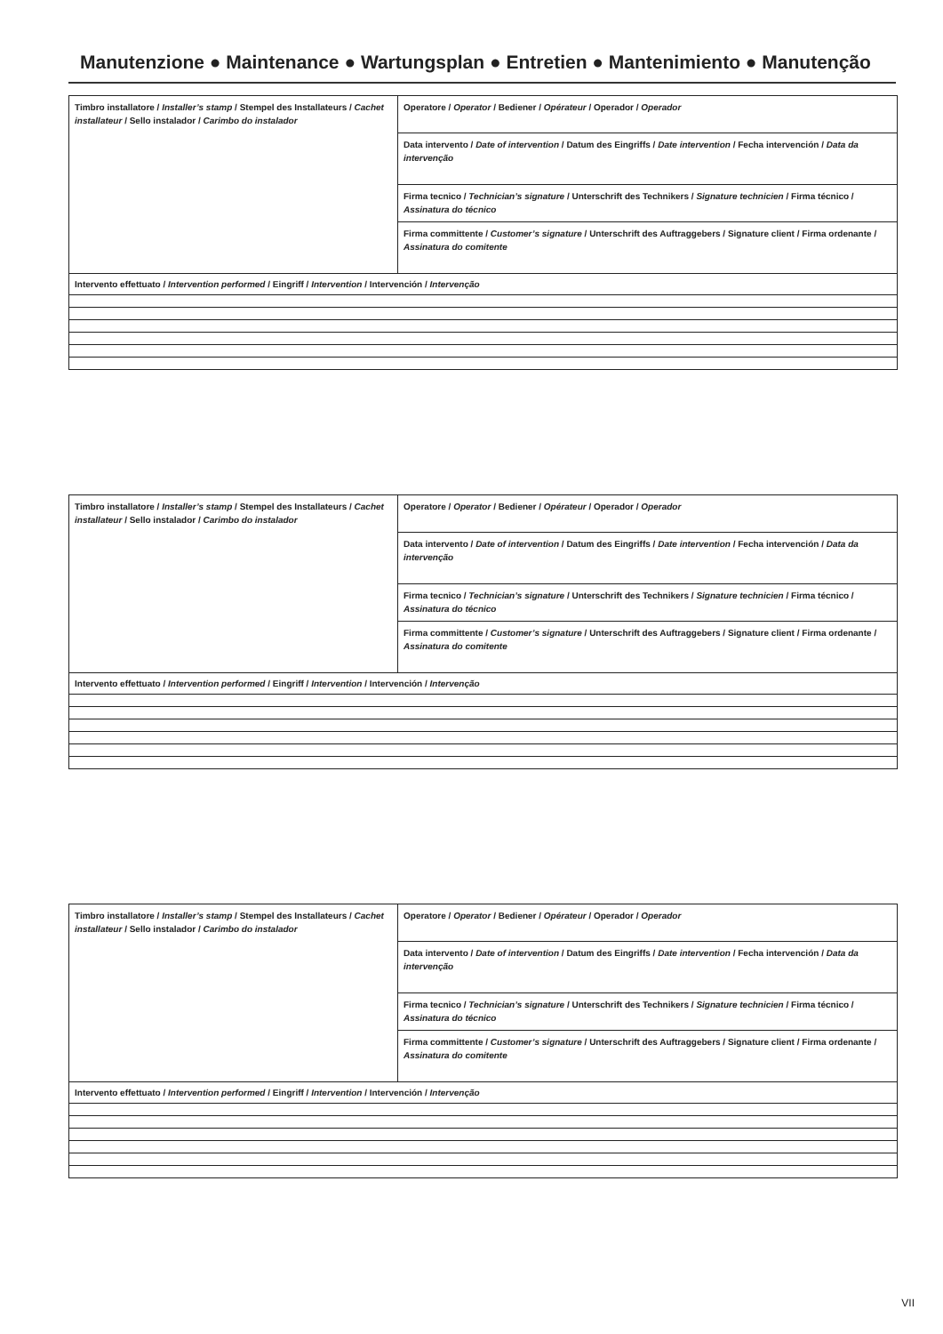Manutenzione ● Maintenance ● Wartungsplan ● Entretien ● Mantenimiento ● Manutenção
| Timbro installatore / Installer’s stamp / Stempel des Installateurs / Cachet installateur / Sello instalador / Carimbo do instalador | Operatore / Operator / Bediener / Opérateur / Operador / Operador |
| | Data intervento / Date of intervention / Datum des Eingriffs / Date intervention / Fecha intervención / Data da intervenção |
| | Firma tecnico / Technician’s signature / Unterschrift des Technikers / Signature technicien / Firma técnico / Assinatura do técnico |
| | Firma committente / Customer’s signature / Unterschrift des Auftraggebers / Signature client / Firma ordenante / Assinatura do comitente |
| Intervento effettuato / Intervention performed / Eingriff / Intervention / Intervención / Intervenção | |
| Timbro installatore / Installer’s stamp / Stempel des Installateurs / Cachet installateur / Sello instalador / Carimbo do instalador | Operatore / Operator / Bediener / Opérateur / Operador / Operador |
| | Data intervento / Date of intervention / Datum des Eingriffs / Date intervention / Fecha intervención / Data da intervenção |
| | Firma tecnico / Technician’s signature / Unterschrift des Technikers / Signature technicien / Firma técnico / Assinatura do técnico |
| | Firma committente / Customer’s signature / Unterschrift des Auftraggebers / Signature client / Firma ordenante / Assinatura do comitente |
| Intervento effettuato / Intervention performed / Eingriff / Intervention / Intervención / Intervenção | |
| Timbro installatore / Installer’s stamp / Stempel des Installateurs / Cachet installateur / Sello instalador / Carimbo do instalador | Operatore / Operator / Bediener / Opérateur / Operador / Operador |
| | Data intervento / Date of intervention / Datum des Eingriffs / Date intervention / Fecha intervención / Data da intervenção |
| | Firma tecnico / Technician’s signature / Unterschrift des Technikers / Signature technicien / Firma técnico / Assinatura do técnico |
| | Firma committente / Customer’s signature / Unterschrift des Auftraggebers / Signature client / Firma ordenante / Assinatura do comitente |
| Intervento effettuato / Intervention performed / Eingriff / Intervention / Intervención / Intervenção | |
VII